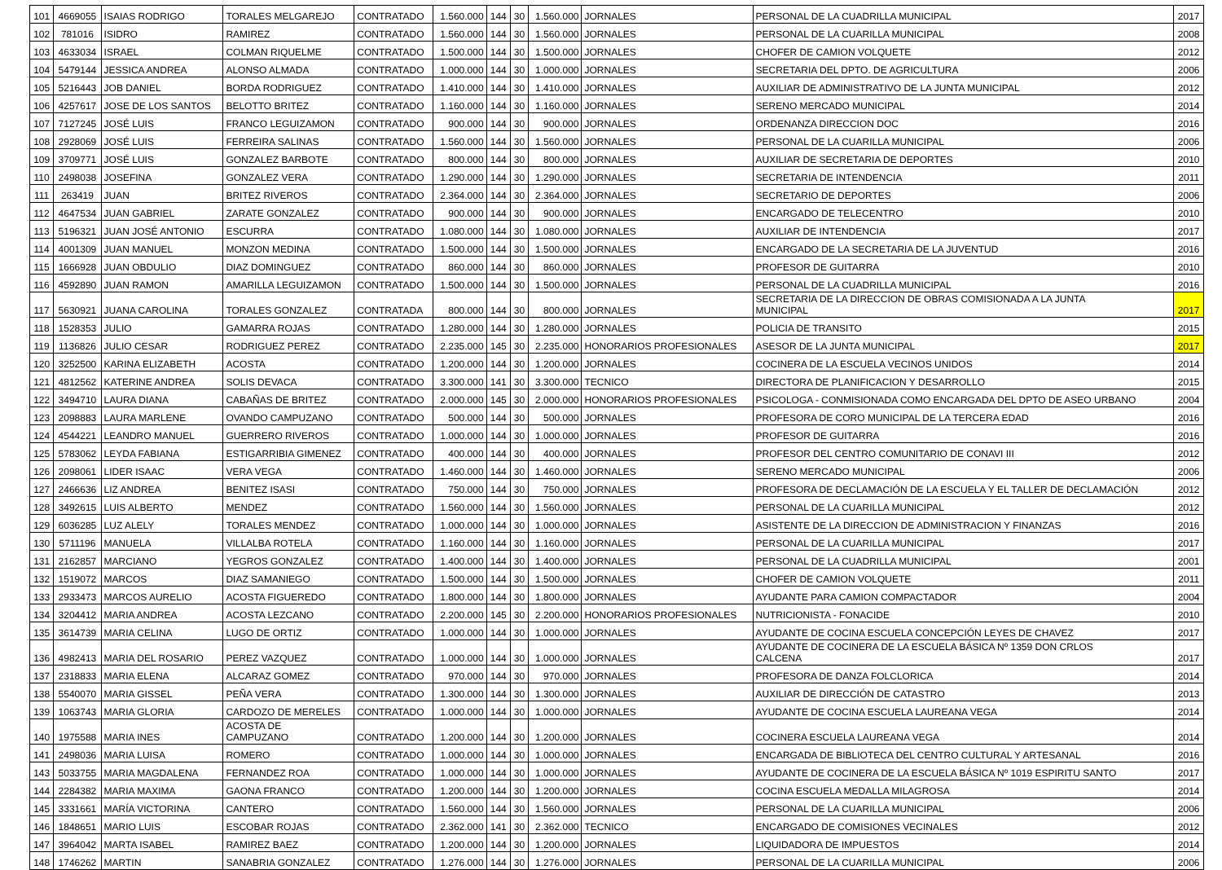| 101 | 4669055 | ISAIAS RODRIGO | TORALES MELGAREJO | CONTRATADO | 1.560.000 | 144 | 30 | 1.560.000 | JORNALES | PERSONAL DE LA CUADRILLA MUNICIPAL | 2017 |
| 102 | 781016 | ISIDRO | RAMIREZ | CONTRATADO | 1.560.000 | 144 | 30 | 1.560.000 | JORNALES | PERSONAL DE LA CUARILLA MUNICIPAL | 2008 |
| 103 | 4633034 | ISRAEL | COLMAN RIQUELME | CONTRATADO | 1.500.000 | 144 | 30 | 1.500.000 | JORNALES | CHOFER DE CAMION VOLQUETE | 2012 |
| 104 | 5479144 | JESSICA ANDREA | ALONSO ALMADA | CONTRATADO | 1.000.000 | 144 | 30 | 1.000.000 | JORNALES | SECRETARIA DEL DPTO. DE AGRICULTURA | 2006 |
| 105 | 5216443 | JOB DANIEL | BORDA RODRIGUEZ | CONTRATADO | 1.410.000 | 144 | 30 | 1.410.000 | JORNALES | AUXILIAR DE ADMINISTRATIVO DE LA JUNTA MUNICIPAL | 2012 |
| 106 | 4257617 | JOSE DE LOS SANTOS | BELOTTO BRITEZ | CONTRATADO | 1.160.000 | 144 | 30 | 1.160.000 | JORNALES | SERENO MERCADO MUNICIPAL | 2014 |
| 107 | 7127245 | JOSÉ LUIS | FRANCO LEGUIZAMON | CONTRATADO | 900.000 | 144 | 30 | 900.000 | JORNALES | ORDENANZA DIRECCION DOC | 2016 |
| 108 | 2928069 | JOSÉ LUIS | FERREIRA SALINAS | CONTRATADO | 1.560.000 | 144 | 30 | 1.560.000 | JORNALES | PERSONAL DE LA CUARILLA MUNICIPAL | 2006 |
| 109 | 3709771 | JOSÉ LUIS | GONZALEZ BARBOTE | CONTRATADO | 800.000 | 144 | 30 | 800.000 | JORNALES | AUXILIAR DE SECRETARIA DE DEPORTES | 2010 |
| 110 | 2498038 | JOSEFINA | GONZALEZ VERA | CONTRATADO | 1.290.000 | 144 | 30 | 1.290.000 | JORNALES | SECRETARIA DE INTENDENCIA | 2011 |
| 111 | 263419 | JUAN | BRITEZ RIVEROS | CONTRATADO | 2.364.000 | 144 | 30 | 2.364.000 | JORNALES | SECRETARIO DE DEPORTES | 2006 |
| 112 | 4647534 | JUAN GABRIEL | ZARATE GONZALEZ | CONTRATADO | 900.000 | 144 | 30 | 900.000 | JORNALES | ENCARGADO DE TELECENTRO | 2010 |
| 113 | 5196321 | JUAN JOSÉ ANTONIO | ESCURRA | CONTRATADO | 1.080.000 | 144 | 30 | 1.080.000 | JORNALES | AUXILIAR DE INTENDENCIA | 2017 |
| 114 | 4001309 | JUAN MANUEL | MONZON MEDINA | CONTRATADO | 1.500.000 | 144 | 30 | 1.500.000 | JORNALES | ENCARGADO DE LA SECRETARIA DE LA JUVENTUD | 2016 |
| 115 | 1666928 | JUAN OBDULIO | DIAZ DOMINGUEZ | CONTRATADO | 860.000 | 144 | 30 | 860.000 | JORNALES | PROFESOR DE GUITARRA | 2010 |
| 116 | 4592890 | JUAN RAMON | AMARILLA LEGUIZAMON | CONTRATADO | 1.500.000 | 144 | 30 | 1.500.000 | JORNALES | PERSONAL DE LA CUADRILLA MUNICIPAL | 2016 |
| 117 | 5630921 | JUANA CAROLINA | TORALES GONZALEZ | CONTRATADA | 800.000 | 144 | 30 | 800.000 | JORNALES | SECRETARIA DE LA DIRECCION DE OBRAS COMISIONADA A LA JUNTA MUNICIPAL | 2017 |
| 118 | 1528353 | JULIO | GAMARRA ROJAS | CONTRATADO | 1.280.000 | 144 | 30 | 1.280.000 | JORNALES | POLICIA DE TRANSITO | 2015 |
| 119 | 1136826 | JULIO CESAR | RODRIGUEZ PEREZ | CONTRATADO | 2.235.000 | 145 | 30 | 2.235.000 | HONORARIOS PROFESIONALES | ASESOR DE LA JUNTA MUNICIPAL | 2017 |
| 120 | 3252500 | KARINA ELIZABETH | ACOSTA | CONTRATADO | 1.200.000 | 144 | 30 | 1.200.000 | JORNALES | COCINERA DE LA ESCUELA VECINOS UNIDOS | 2014 |
| 121 | 4812562 | KATERINE ANDREA | SOLIS DEVACA | CONTRATADO | 3.300.000 | 141 | 30 | 3.300.000 | TECNICO | DIRECTORA DE PLANIFICACION Y DESARROLLO | 2015 |
| 122 | 3494710 | LAURA DIANA | CABAÑAS DE BRITEZ | CONTRATADO | 2.000.000 | 145 | 30 | 2.000.000 | HONORARIOS PROFESIONALES | PSICOLOGA - CONMISIONADA COMO ENCARGADA DEL DPTO DE ASEO URBANO | 2004 |
| 123 | 2098883 | LAURA MARLENE | OVANDO CAMPUZANO | CONTRATADO | 500.000 | 144 | 30 | 500.000 | JORNALES | PROFESORA DE CORO MUNICIPAL DE LA TERCERA EDAD | 2016 |
| 124 | 4544221 | LEANDRO MANUEL | GUERRERO RIVEROS | CONTRATADO | 1.000.000 | 144 | 30 | 1.000.000 | JORNALES | PROFESOR DE GUITARRA | 2016 |
| 125 | 5783062 | LEYDA FABIANA | ESTIGARRIBIA GIMENEZ | CONTRATADO | 400.000 | 144 | 30 | 400.000 | JORNALES | PROFESOR DEL CENTRO COMUNITARIO DE CONAVI III | 2012 |
| 126 | 2098061 | LIDER ISAAC | VERA VEGA | CONTRATADO | 1.460.000 | 144 | 30 | 1.460.000 | JORNALES | SERENO MERCADO MUNICIPAL | 2006 |
| 127 | 2466636 | LIZ ANDREA | BENITEZ ISASI | CONTRATADO | 750.000 | 144 | 30 | 750.000 | JORNALES | PROFESORA DE DECLAMACIÓN DE LA ESCUELA Y EL TALLER DE DECLAMACIÓN | 2012 |
| 128 | 3492615 | LUIS ALBERTO | MENDEZ | CONTRATADO | 1.560.000 | 144 | 30 | 1.560.000 | JORNALES | PERSONAL DE LA CUARILLA MUNICIPAL | 2012 |
| 129 | 6036285 | LUZ ALELY | TORALES MENDEZ | CONTRATADO | 1.000.000 | 144 | 30 | 1.000.000 | JORNALES | ASISTENTE DE LA DIRECCION DE ADMINISTRACION Y FINANZAS | 2016 |
| 130 | 5711196 | MANUELA | VILLALBA ROTELA | CONTRATADO | 1.160.000 | 144 | 30 | 1.160.000 | JORNALES | PERSONAL DE LA CUARILLA MUNICIPAL | 2017 |
| 131 | 2162857 | MARCIANO | YEGROS GONZALEZ | CONTRATADO | 1.400.000 | 144 | 30 | 1.400.000 | JORNALES | PERSONAL DE LA CUADRILLA MUNICIPAL | 2001 |
| 132 | 1519072 | MARCOS | DIAZ SAMANIEGO | CONTRATADO | 1.500.000 | 144 | 30 | 1.500.000 | JORNALES | CHOFER DE CAMION VOLQUETE | 2011 |
| 133 | 2933473 | MARCOS AURELIO | ACOSTA FIGUEREDO | CONTRATADO | 1.800.000 | 144 | 30 | 1.800.000 | JORNALES | AYUDANTE PARA CAMION COMPACTADOR | 2004 |
| 134 | 3204412 | MARIA ANDREA | ACOSTA LEZCANO | CONTRATADO | 2.200.000 | 145 | 30 | 2.200.000 | HONORARIOS PROFESIONALES | NUTRICIONISTA - FONACIDE | 2010 |
| 135 | 3614739 | MARIA CELINA | LUGO DE ORTIZ | CONTRATADO | 1.000.000 | 144 | 30 | 1.000.000 | JORNALES | AYUDANTE DE COCINA ESCUELA CONCEPCIÓN LEYES DE CHAVEZ | 2017 |
| 136 | 4982413 | MARIA DEL ROSARIO | PEREZ VAZQUEZ | CONTRATADO | 1.000.000 | 144 | 30 | 1.000.000 | JORNALES | AYUDANTE DE COCINERA DE LA ESCUELA BÁSICA Nº 1359 DON CRLOS CALCENA | 2017 |
| 137 | 2318833 | MARIA ELENA | ALCARAZ GOMEZ | CONTRATADO | 970.000 | 144 | 30 | 970.000 | JORNALES | PROFESORA DE DANZA FOLCLORICA | 2014 |
| 138 | 5540070 | MARIA GISSEL | PEÑA VERA | CONTRATADO | 1.300.000 | 144 | 30 | 1.300.000 | JORNALES | AUXILIAR DE DIRECCIÓN DE CATASTRO | 2013 |
| 139 | 1063743 | MARIA GLORIA | CARDOZO DE MERELES | CONTRATADO | 1.000.000 | 144 | 30 | 1.000.000 | JORNALES | AYUDANTE DE COCINA ESCUELA LAUREANA VEGA | 2014 |
| 140 | 1975588 | MARIA INES | ACOSTA DE CAMPUZANO | CONTRATADO | 1.200.000 | 144 | 30 | 1.200.000 | JORNALES | COCINERA ESCUELA LAUREANA VEGA | 2014 |
| 141 | 2498036 | MARIA LUISA | ROMERO | CONTRATADO | 1.000.000 | 144 | 30 | 1.000.000 | JORNALES | ENCARGADA DE BIBLIOTECA DEL CENTRO CULTURAL Y ARTESANAL | 2016 |
| 143 | 5033755 | MARIA MAGDALENA | FERNANDEZ ROA | CONTRATADO | 1.000.000 | 144 | 30 | 1.000.000 | JORNALES | AYUDANTE DE COCINERA DE LA ESCUELA BÁSICA Nº 1019 ESPIRITU SANTO | 2017 |
| 144 | 2284382 | MARIA MAXIMA | GAONA FRANCO | CONTRATADO | 1.200.000 | 144 | 30 | 1.200.000 | JORNALES | COCINA ESCUELA MEDALLA MILAGROSA | 2014 |
| 145 | 3331661 | MARÍA VICTORINA | CANTERO | CONTRATADO | 1.560.000 | 144 | 30 | 1.560.000 | JORNALES | PERSONAL DE LA CUARILLA MUNICIPAL | 2006 |
| 146 | 1848651 | MARIO LUIS | ESCOBAR ROJAS | CONTRATADO | 2.362.000 | 141 | 30 | 2.362.000 | TECNICO | ENCARGADO DE COMISIONES VECINALES | 2012 |
| 147 | 3964042 | MARTA ISABEL | RAMIREZ BAEZ | CONTRATADO | 1.200.000 | 144 | 30 | 1.200.000 | JORNALES | LIQUIDADORA DE IMPUESTOS | 2014 |
| 148 | 1746262 | MARTIN | SANABRIA GONZALEZ | CONTRATADO | 1.276.000 | 144 | 30 | 1.276.000 | JORNALES | PERSONAL DE LA CUARILLA MUNICIPAL | 2006 |